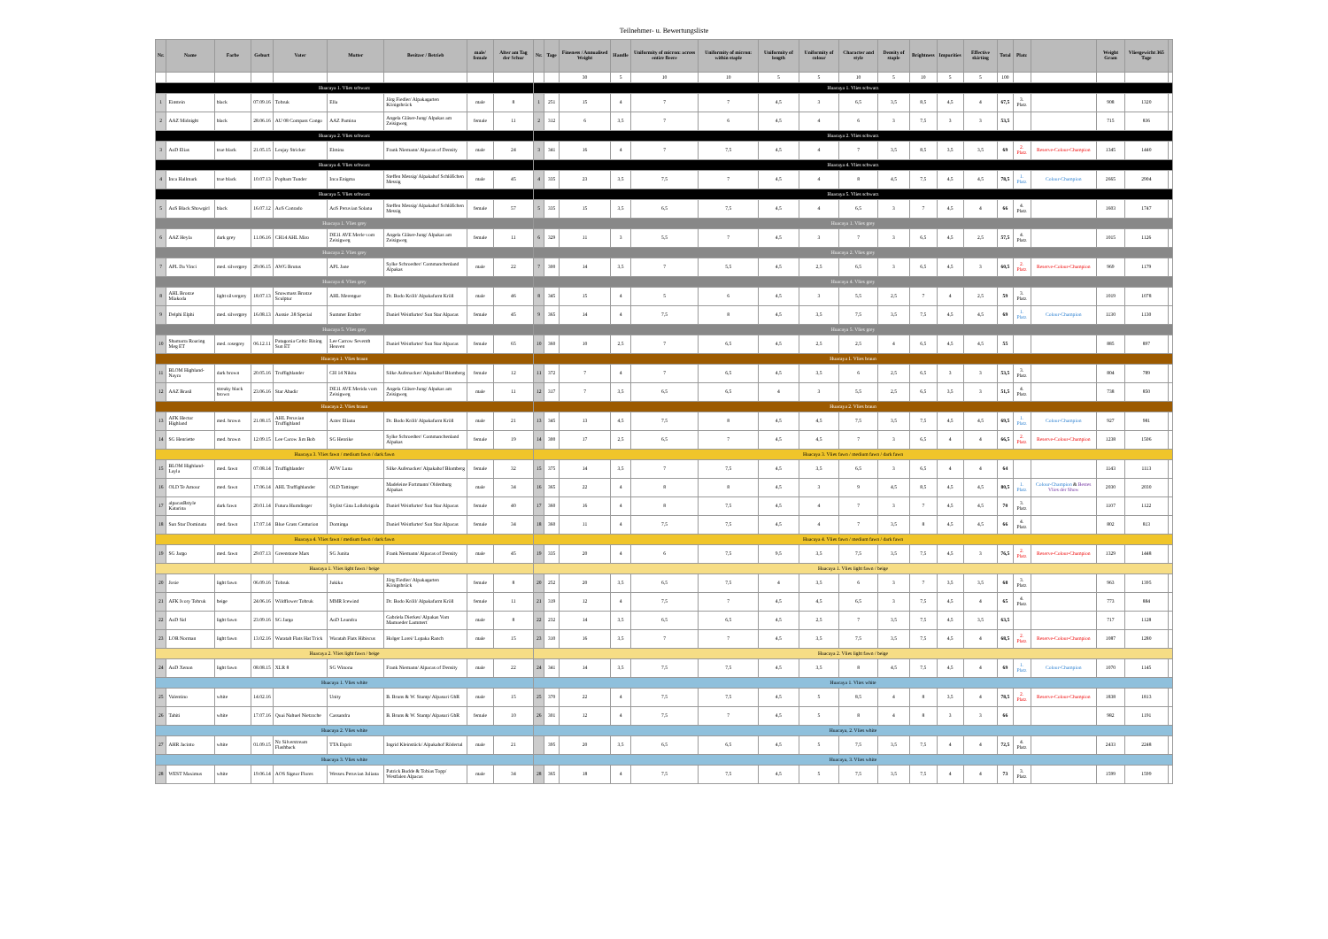Teilnehmer- u. Bewertungsliste
| Nr. | Name | Farbe | Geburt | Vater | Mutter | Besitzer / Betrieb | male/ female | Alter am Tag der Schur | Nr. | Tage | Fineness / Annualised Weight | Handle | Uniformity of micron: across entire fleece | Uniformity of micron: within staple | Uniformity of length | Uniformity of colour | Character and style | Density of staple | Brightness | Impurities | Effective skirting | Total | Platz | | Weight Gram | Vliesgewicht 365 Tage | |
| --- | --- | --- | --- | --- | --- | --- | --- | --- | --- | --- | --- | --- | --- | --- | --- | --- | --- | --- | --- | --- | --- | --- | --- | --- | --- | --- | --- |
| | | | | | | | | | | | 30 | 5 | 10 | 10 | 5 | 5 | 10 | 5 | 10 | 5 | 5 | 100 | | | | | |
| Huacaya 1. Vlies schwarz | | | | | | | | | Huacaya 1. Vlies schwarz | | | | | | | | | | | | | | | | | | |
| 1 | Einstein | black | 07.09.16 | Tobruk | Ella | Jörg Fiedler/ Alpakagarten Königsbrück | male | 8 | 1 | 251 | 15 | 4 | 7 | 7 | 4,5 | 3 | 6,5 | 3,5 | 8,5 | 4,5 | 4 | 67,5 | 3. Platz | | 908 | 1320 | |
| 2 | AAZ Midnight | black | 28.06.16 | AU 08 Compass Congo | AAZ Pamina | Angela Gläser-Jung/ Alpakas am Zeisigweg | female | 11 | 2 | 312 | 6 | 3,5 | 7 | 6 | 4,5 | 4 | 6 | 3 | 7,5 | 3 | 3 | 53,5 | | | 715 | 836 | |
| Huacaya 2. Vlies schwarz | | | | | | | | | Huacaya 2. Vlies schwarz | | | | | | | | | | | | | | | | | | |
| 3 | AoD Elias | true black | 21.05.15 | Leajay Stricker | Elmina | Frank Niemann/ Alpacas of Density | male | 24 | 3 | 341 | 16 | 4 | 7 | 7,5 | 4,5 | 4 | 7 | 3,5 | 8,5 | 3,5 | 3,5 | 69 | 2. Platz | Reserve-Colour-Champion | 1345 | 1440 | |
| Huacaya 4. Vlies schwarz | | | | | | | | | Huacaya 4. Vlies schwarz | | | | | | | | | | | | | | | | | | |
| 4 | Inca Hallmark | true black | 10.07.13 | Popham Tunder | Inca Enigma | Steffen Messig/ Alpakahof Schlößchen Messig | male | 45 | 4 | 335 | 23 | 3,5 | 7,5 | 7 | 4,5 | 4 | 8 | 4,5 | 7,5 | 4,5 | 4,5 | 78,5 | 1. Platz | Colour-Champion | 2665 | 2904 | |
| Huacaya 5. Vlies schwarz | | | | | | | | | Huacaya 5. Vlies schwarz | | | | | | | | | | | | | | | | | | |
| 5 | AoS Black Showgirl | black | 16.07.12 | AoS Conrado | AoS Peruvian Solana | Steffen Messig/ Alpakahof Schlößchen Messig | female | 57 | 5 | 335 | 15 | 3,5 | 6,5 | 7,5 | 4,5 | 4 | 6,5 | 3 | 7 | 4,5 | 4 | 66 | 4. Platz | | 1603 | 1747 | |
| Huacaya 1. Vlies grey | | | | | | | | | Huacaya 1. Vlies grey | | | | | | | | | | | | | | | | | | |
| 6 | AAZ Heyla | dark grey | 11.06.16 | CH14 AHL Miro | DE11 AVE Merle vom Zeisigweg | Angela Gläser-Jung/ Alpakas am Zeisigweg | female | 11 | 6 | 329 | 11 | 3 | 5,5 | 7 | 4,5 | 3 | 7 | 3 | 6,5 | 4,5 | 2,5 | 57,5 | 4. Platz | | 1015 | 1126 | |
| Huacaya 2. Vlies grey | | | | | | | | | Huacaya 2. Vlies grey | | | | | | | | | | | | | | | | | | |
| 7 | APL Da Vinci | med. silvergrey | 29.06.15 | AWG Brutus | APL Jane | Sylke Schroedter/ Commanchenland Alpakas | male | 22 | 7 | 300 | 14 | 3,5 | 7 | 5,5 | 4,5 | 2,5 | 6,5 | 3 | 6,5 | 4,5 | 3 | 60,5 | 2. Platz | Reserve-Colour-Champion | 969 | 1179 | |
| Huacaya 4. Vlies grey | | | | | | | | | Huacaya 4. Vlies grey | | | | | | | | | | | | | | | | | | |
| 8 | AHL Bronze Miakoda | light silvergrey | 18.07.13 | Snowmass Bronze Sculptur | AHL Merengue | Dr. Bodo Kröll/ Alpakafarm Kröll | male | 46 | 8 | 345 | 15 | 4 | 5 | 6 | 4,5 | 3 | 5,5 | 2,5 | 7 | 4 | 2,5 | 59 | 3. Platz | | 1019 | 1078 | |
| 9 | Delphi Elphi | med. silvergrey | 16.08.13 | Aussie .38 Special | Summer Ember | Daniel Weinfurter/ Sun Star Alpacas | female | 45 | 9 | 365 | 14 | 4 | 7,5 | 8 | 4,5 | 3,5 | 7,5 | 3,5 | 7,5 | 4,5 | 4,5 | 69 | 1. Platz | Colour-Champion | 1130 | 1130 | |
| Huacaya 5. Vlies grey | | | | | | | | | Huacaya 5. Vlies grey | | | | | | | | | | | | | | | | | | |
| 10 | Shamarra Roaring Meg ET | med. rosegrey | 06.12.11 | Patagonia Celtic Rising Sun ET | Lee Carrow Seventh Heaven | Daniel Weinfurter/ Sun Star Alpacas | female | 65 | 10 | 360 | 10 | 2,5 | 7 | 6,5 | 4,5 | 2,5 | 2,5 | 4 | 6,5 | 4,5 | 4,5 | 55 | | | 885 | 897 | |
| Huacaya 1. Vlies braun | | | | | | | | | Huacaya 1. Vlies braun | | | | | | | | | | | | | | | | | | |
| 11 | BLOM Highland-Nayra | dark brown | 20.05.16 | Truffighlander | CH 14 Nikita | Silke Aufenacker/ Alpakahof Blomberg | female | 12 | 11 | 372 | 7 | 4 | 7 | 6,5 | 4,5 | 3,5 | 6 | 2,5 | 6,5 | 3 | 3 | 53,5 | 3. Platz | | 804 | 789 | |
| 12 | AAZ Brasil | streaky black brown | 23.06.16 | Star Abadir | DE11 AVE Merida vom Zeisigweg | Angela Gläser-Jung/ Alpakas am Zeisigweg | male | 11 | 12 | 317 | 7 | 3,5 | 6,5 | 6,5 | 4 | 3 | 5,5 | 2,5 | 6,5 | 3,5 | 3 | 51,5 | 4. Platz | | 738 | 850 | |
| Huacaya 2. Vlies braun | | | | | | | | | Huacaya 2. Vlies braun | | | | | | | | | | | | | | | | | | |
| 13 | AFK Hector Highland | med. brown | 21.08.15 | AHL Peruvian Truffighland | Aztec Eliana | Dr. Bodo Kröll/ Alpakafarm Kröll | male | 21 | 13 | 345 | 13 | 4,5 | 7,5 | 8 | 4,5 | 4,5 | 7,5 | 3,5 | 7,5 | 4,5 | 4,5 | 69,5 | 1. Platz | Colour-Champion | 927 | 981 | |
| 14 | SG Henriette | med. brown | 12.09.15 | Lee Carow Jim Bob | SG Henrike | Sylke Schroedter/ Commanchenland Alpakas | female | 19 | 14 | 300 | 17 | 2,5 | 6,5 | 7 | 4,5 | 4,5 | 7 | 3 | 6,5 | 4 | 4 | 66,5 | 2. Platz | Reserve-Colour-Champion | 1238 | 1506 | |
| Huacaya 3. Vlies fawn / medium fawn / dark fawn | | | | | | | | | Huacaya 3. Vlies fawn / medium fawn / dark fawn | | | | | | | | | | | | | | | | | | |
| 15 | BLOM Highland-Layla | med. fawn | 07.08.14 | Truffighlander | AVW Luna | Silke Aufenacker/ Alpakahof Blomberg | female | 32 | 15 | 375 | 14 | 3,5 | 7 | 7,5 | 4,5 | 3,5 | 6,5 | 3 | 6,5 | 4 | 4 | 64 | | | 1143 | 1113 | |
| 16 | OLD Te Amour | med. fawn | 17.06.14 | AHL Truffighlander | OLD Tattinger | Madeleine Fortmann/ Oldenburg Alpakas | male | 34 | 16 | 365 | 22 | 4 | 8 | 8 | 4,5 | 3 | 9 | 4,5 | 8,5 | 4,5 | 4,5 | 80,5 | 1. Platz | Colour-Champion & Bestes Vlies der Show | 2030 | 2030 | |
| 17 | alpacasRstyle Katarina | dark fawn | 20.01.14 | Futura Humdinger | Stylist Gina Lollobrigida | Daniel Weinfurter/ Sun Star Alpacas | female | 40 | 17 | 360 | 16 | 4 | 8 | 7,5 | 4,5 | 4 | 7 | 3 | 7 | 4,5 | 4,5 | 70 | 3. Platz | | 1107 | 1122 | |
| 18 | Sun Star Dominata | med. fawn | 17.07.14 | Blue Grass Centurion | Dominga | Daniel Weinfurter/ Sun Star Alpacas | female | 34 | 18 | 360 | 11 | 4 | 7,5 | 7,5 | 4,5 | 4 | 7 | 3,5 | 8 | 4,5 | 4,5 | 66 | 4. Platz | | 802 | 813 | |
| Huacaya 4. Vlies fawn / medium fawn / dark fawn | | | | | | | | | Huacaya 4. Vlies fawn / medium fawn / dark fawn | | | | | | | | | | | | | | | | | | |
| 19 | SG Jargo | med. fawn | 29.07.13 | Greenstone Mars | SG Junita | Frank Niemann/ Alpacas of Density | male | 45 | 19 | 335 | 20 | 4 | 6 | 7,5 | 9,5 | 3,5 | 7,5 | 3,5 | 7,5 | 4,5 | 3 | 76,5 | 2. Platz | Reserve-Colour-Champion | 1329 | 1448 | |
| Huacaya 1. Vlies light fawn / beige | | | | | | | | | Huacaya 1. Vlies light fawn / beige | | | | | | | | | | | | | | | | | | |
| 20 | Josie | light fawn | 06.09.16 | Tobruk | Jukika | Jörg Fiedler/ Alpakagarten Königsbrück | female | 8 | 20 | 252 | 20 | 3,5 | 6,5 | 7,5 | 4 | 3,5 | 6 | 3 | 7 | 3,5 | 3,5 | 68 | 3. Platz | | 963 | 1395 | |
| 21 | AFK Ivory Tobruk | beige | 24.06.16 | Wildflower Tobruk | MMR Icewind | Dr. Bodo Kröll/ Alpakafarm Kröll | female | 11 | 21 | 319 | 12 | 4 | 7,5 | 7 | 4,5 | 4,5 | 6,5 | 3 | 7,5 | 4,5 | 4 | 65 | 4. Platz | | 773 | 884 | |
| 22 | AoD Sid | light fawn | 23.09.16 | SG Jargo | AoD Leandra | Gabriela Dierkes/ Alpakas Vom Mamoeder Lammert | male | 8 | 22 | 232 | 14 | 3,5 | 6,5 | 6,5 | 4,5 | 2,5 | 7 | 3,5 | 7,5 | 4,5 | 3,5 | 63,5 | | | 717 | 1128 | |
| 23 | LOR Norman | light fawn | 13.02.16 | Waratah Flats Hat Trick | Waratah Flats Hibiscus | Holger Lorei/ Lopaka Ranch | male | 15 | 23 | 310 | 16 | 3,5 | 7 | 7 | 4,5 | 3,5 | 7,5 | 3,5 | 7,5 | 4,5 | 4 | 68,5 | 2. Platz | Reserve-Colour-Champion | 1087 | 1280 | |
| Huacaya 2. Vlies light fawn / beige | | | | | | | | | Huacaya 2. Vlies light fawn / beige | | | | | | | | | | | | | | | | | | |
| 24 | AoD Xenon | light fawn | 08.08.15 | XLR 8 | SG Winona | Frank Niemann/ Alpacas of Density | male | 22 | 24 | 341 | 14 | 3,5 | 7,5 | 7,5 | 4,5 | 3,5 | 8 | 4,5 | 7,5 | 4,5 | 4 | 69 | 1. Platz | Colour-Champion | 1070 | 1145 | |
| Huacaya 1. Vlies white | | | | | | | | | Huacaya 1. Vlies white | | | | | | | | | | | | | | | | | | |
| 25 | Valentino | white | 14.02.16 | | Unity | B. Bruns & W. Stamp/ Alpasuri GbR | male | 15 | 25 | 370 | 22 | 4 | 7,5 | 7,5 | 4,5 | 5 | 8,5 | 4 | 8 | 3,5 | 4 | 78,5 | 2. Platz | Reserve-Colour-Champion | 1838 | 1813 | |
| 26 | Tahiti | white | 17.07.16 | Quai Nahuel Nietzsche | Cassandra | B. Bruns & W. Stamp/ Alpasuri GbR | female | 10 | 26 | 301 | 12 | 4 | 7,5 | 7 | 4,5 | 5 | 8 | 4 | 8 | 3 | 3 | 66 | | | 982 | 1191 | |
| Huacaya 2. Vlies white | | | | | | | | | Huacaya, 2. Vlies white | | | | | | | | | | | | | | | | | | |
| 27 | AHR Jacinto | white | 01.09.15 | Nz Silverstream Flashback | TTA Esprit | Ingrid Kleinstück/ Alpakahof Rödertal | male | 21 | | 395 | 20 | 3,5 | 6,5 | 6,5 | 4,5 | 5 | 7,5 | 3,5 | 7,5 | 4 | 4 | 72,5 | 4. Platz | | 2433 | 2248 | |
| Huacaya 3. Vlies white | | | | | | | | | Huacaya, 3. Vlies white | | | | | | | | | | | | | | | | | | |
| 28 | WEST Maximus | white | 19.06.14 | AOS Signor Flores | Wessex Peruvian Juliana | Patrick Budde & Tobias Topp/ Westfalen Alpacas | male | 34 | 28 | 365 | 18 | 4 | 7,5 | 7,5 | 4,5 | 5 | 7,5 | 3,5 | 7,5 | 4 | 4 | 73 | 3. Platz | | 1599 | 1599 | |